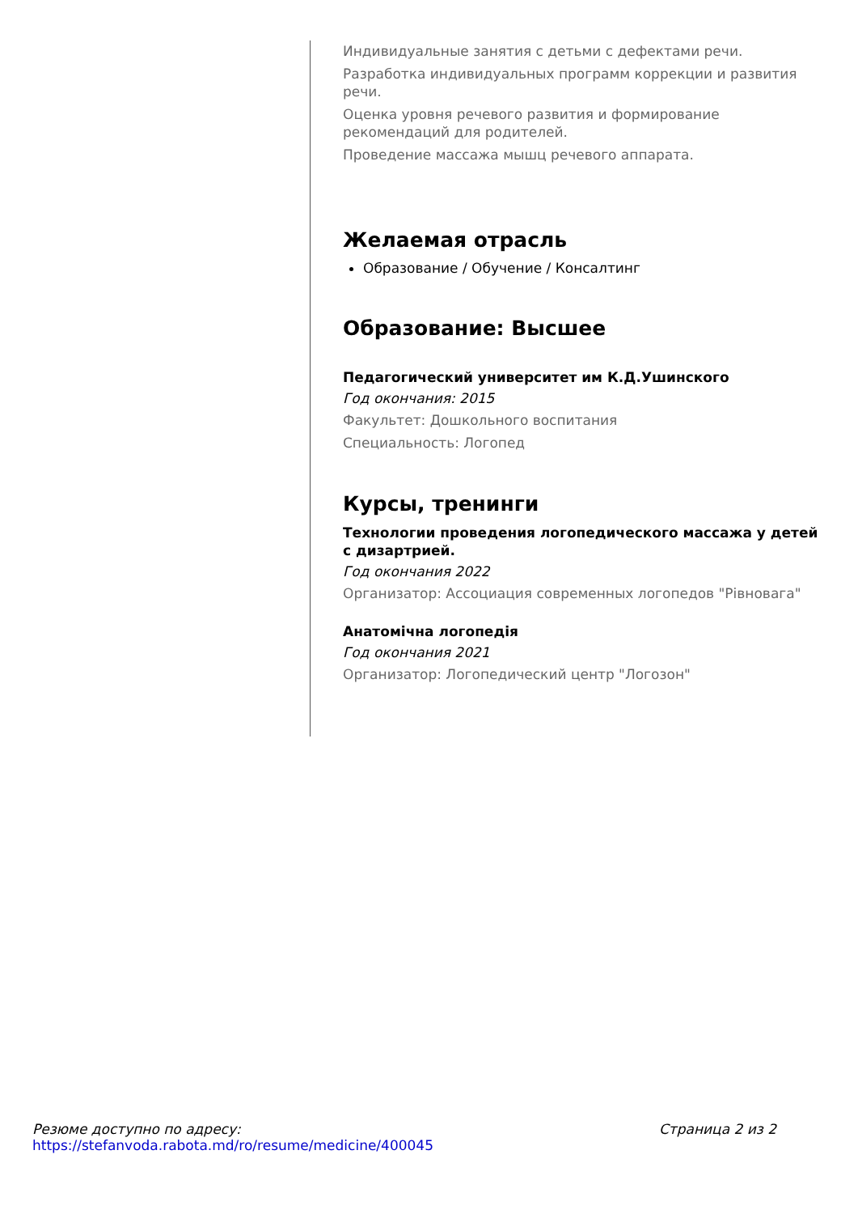Индивидуальные занятия с детьми с дефектами речи.
Разработка индивидуальных программ коррекции и развития речи.
Оценка уровня речевого развития и формирование рекомендаций для родителей.
Проведение массажа мышц речевого аппарата.
Желаемая отрасль
Образование / Обучение / Консалтинг
Образование: Высшее
Педагогический университет им К.Д.Ушинского
Год окончания: 2015
Факультет: Дошкольного воспитания
Специальность: Логопед
Курсы, тренинги
Технологии проведения логопедического массажа у детей с дизартрией.
Год окончания 2022
Организатор: Ассоциация современных логопедов "Рівновага"
Анатомічна логопедія
Год окончания 2021
Организатор: Логопедический центр "Логозон"
Резюме доступно по адресу:
https://stefanvoda.rabota.md/ro/resume/medicine/400045
Страница 2 из 2